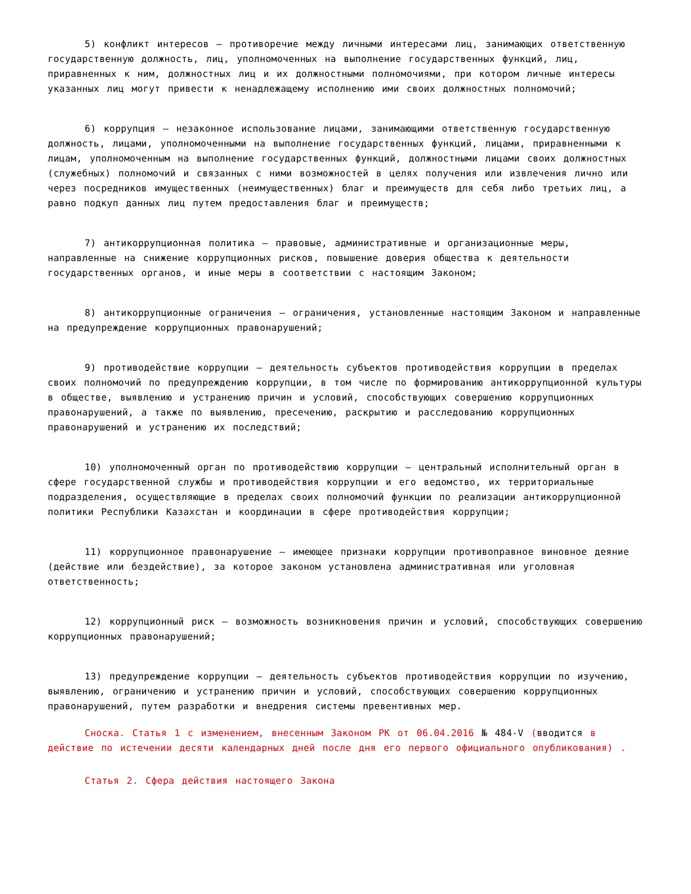5) конфликт интересов – противоречие между личными интересами лиц, занимающих ответственную государственную должность, лиц, уполномоченных на выполнение государственных функций, лиц, приравненных к ним, должностных лиц и их должностными полномочиями, при котором личные интересы указанных лиц могут привести к ненадлежащему исполнению ими своих должностных полномочий;
6) коррупция – незаконное использование лицами, занимающими ответственную государственную должность, лицами, уполномоченными на выполнение государственных функций, лицами, приравненными к лицам, уполномоченным на выполнение государственных функций, должностными лицами своих должностных (служебных) полномочий и связанных с ними возможностей в целях получения или извлечения лично или через посредников имущественных (неимущественных) благ и преимуществ для себя либо третьих лиц, а равно подкуп данных лиц путем предоставления благ и преимуществ;
7) антикоррупционная политика – правовые, административные и организационные меры, направленные на снижение коррупционных рисков, повышение доверия общества к деятельности государственных органов, и иные меры в соответствии с настоящим Законом;
8) антикоррупционные ограничения – ограничения, установленные настоящим Законом и направленные на предупреждение коррупционных правонарушений;
9) противодействие коррупции – деятельность субъектов противодействия коррупции в пределах своих полномочий по предупреждению коррупции, в том числе по формированию антикоррупционной культуры в обществе, выявлению и устранению причин и условий, способствующих совершению коррупционных правонарушений, а также по выявлению, пресечению, раскрытию и расследованию коррупционных правонарушений и устранению их последствий;
10) уполномоченный орган по противодействию коррупции – центральный исполнительный орган в сфере государственной службы и противодействия коррупции и его ведомство, их территориальные подразделения, осуществляющие в пределах своих полномочий функции по реализации антикоррупционной политики Республики Казахстан и координации в сфере противодействия коррупции;
11) коррупционное правонарушение – имеющее признаки коррупции противоправное виновное деяние (действие или бездействие), за которое законом установлена административная или уголовная ответственность;
12) коррупционный риск – возможность возникновения причин и условий, способствующих совершению коррупционных правонарушений;
13) предупреждение коррупции – деятельность субъектов противодействия коррупции по изучению, выявлению, ограничению и устранению причин и условий, способствующих совершению коррупционных правонарушений, путем разработки и внедрения системы превентивных мер.
Сноска. Статья 1 с изменением, внесенным Законом РК от 06.04.2016 № 484-V (вводится в действие по истечении десяти календарных дней после дня его первого официального опубликования) .
Статья 2. Сфера действия настоящего Закона